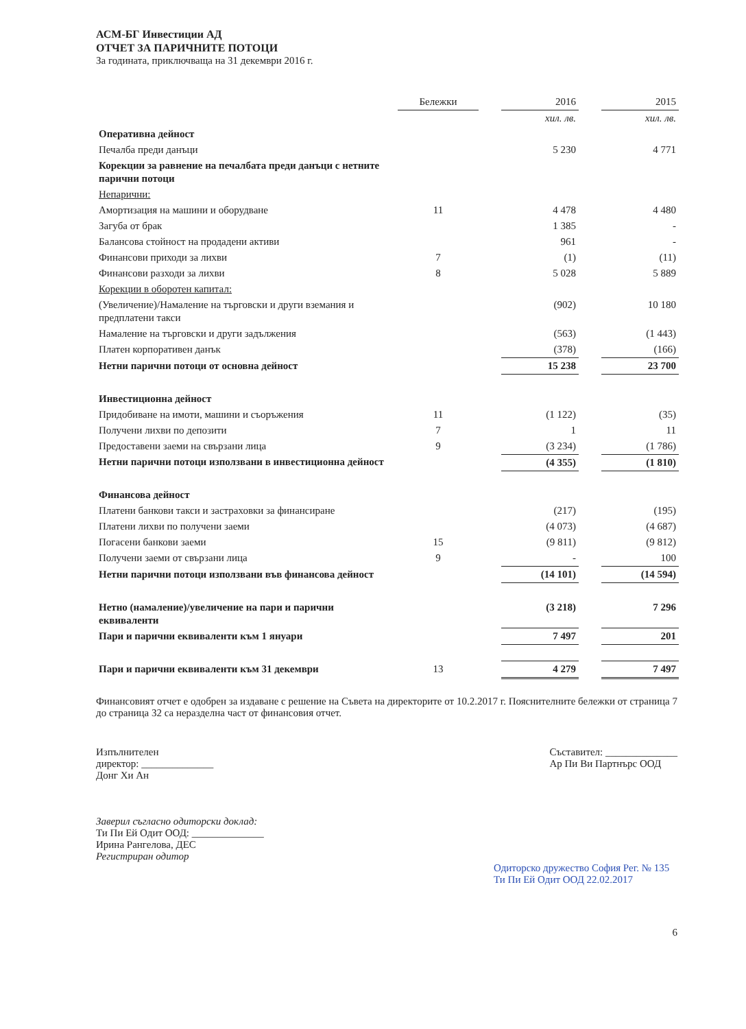АСМ-БГ Инвестиции АД
ОТЧЕТ ЗА ПАРИЧНИТЕ ПОТОЦИ
За годината, приключваща на 31 декември 2016 г.
| | Бележки | | 2016 | | 2015 |
| --- | --- | --- | --- | --- | --- |
| | | | хил. лв. | | хил. лв. |
| Оперативна дейност | | | | | |
| Печалба преди данъци | | | 5 230 | | 4 771 |
| Корекции за равнение на печалбата преди данъци с нетните парични потоци | | | | | |
| Непарични: | | | | | |
| Амортизация на машини и оборудване | 11 | | 4 478 | | 4 480 |
| Загуба от брак | | | 1 385 | | - |
| Балансова стойност на продадени активи | | | 961 | | - |
| Финансови приходи за лихви | 7 | | (1) | | (11) |
| Финансови разходи за лихви | 8 | | 5 028 | | 5 889 |
| Корекции в оборотен капитал: | | | | | |
| (Увеличение)/Намаление на търговски и други вземания и предплатени такси | | | (902) | | 10 180 |
| Намаление на търговски и други задължения | | | (563) | | (1 443) |
| Платен корпоративен данък | | | (378) | | (166) |
| Нетни парични потоци от основна дейност | | | 15 238 | | 23 700 |
| Инвестиционна дейност | | | | | |
| Придобиване на имоти, машини и съоръжения | 11 | | (1 122) | | (35) |
| Получени лихви по депозити | 7 | | 1 | | 11 |
| Предоставени заеми на свързани лица | 9 | | (3 234) | | (1 786) |
| Нетни парични потоци използвани в инвестиционна дейност | | | (4 355) | | (1 810) |
| Финансова дейност | | | | | |
| Платени банкови такси и застраховки за финансиране | | | (217) | | (195) |
| Платени лихви по получени заеми | | | (4 073) | | (4 687) |
| Погасени банкови заеми | 15 | | (9 811) | | (9 812) |
| Получени заеми от свързани лица | 9 | | - | | 100 |
| Нетни парични потоци използвани във финансова дейност | | | (14 101) | | (14 594) |
| Нетно (намаление)/увеличение на пари и парични еквиваленти | | | (3 218) | | 7 296 |
| Пари и парични еквиваленти към 1 януари | | | 7 497 | | 201 |
| Пари и парични еквиваленти към 31 декември | 13 | | 4 279 | | 7 497 |
Финансовият отчет е одобрен за издаване с решение на Съвета на директорите от 10.2.2017 г. Пояснителните бележки от страница 7 до страница 32 са неразделна част от финансовия отчет.
Изпълнителен
директор: ______________
Донг Хи Ан
Съставител: ______________
Ар Пи Ви Партнърс ООД
Заверил съгласно одиторски доклад:
Ти Пи Ей Одит ООД: ______________
Ирина Рангелова, ДЕС
Регистриран одитор
Одиторско дружество София Рег. № 135 Ти Пи Ей Одит ООД 22.02.2017
6